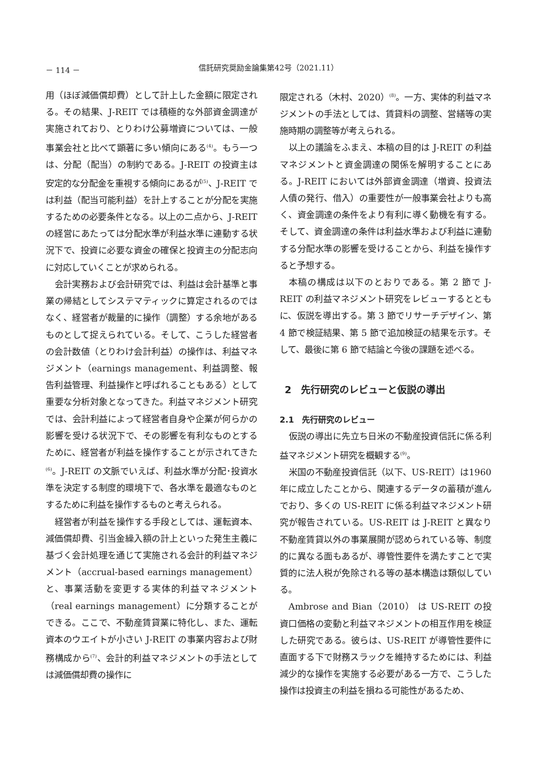－ 114 － 信託研究奨励金論集第42号（2021.11）
用（ほぼ減価償却費）として計上した金額に限定される。その結果、J-REIT では積極的な外部資金調達が実施されており、とりわけ公募増資については、一般事業会社と比べて顕著に多い傾向にある<sup>(4)</sup>。もう一つは、分配（配当）の制約である。J-REIT の投資主は安定的な分配金を重視する傾向にあるが<sup>(5)</sup>、J-REIT では利益（配当可能利益）を計上することが分配を実施するための必要条件となる。以上の二点から、J-REIT の経営にあたっては分配水準が利益水準に連動する状況下で、投資に必要な資金の確保と投資主の分配志向に対応していくことが求められる。
会計実務および会計研究では、利益は会計基準と事業の帰結としてシステマティックに算定されるのではなく、経営者が裁量的に操作（調整）する余地があるものとして捉えられている。そして、こうした経営者の会計数値（とりわけ会計利益）の操作は、利益マネジメント（earnings management、利益調整、報告利益管理、利益操作と呼ばれることもある）として重要な分析対象となってきた。利益マネジメント研究では、会計利益によって経営者自身や企業が何らかの影響を受ける状況下で、その影響を有利なものとするために、経営者が利益を操作することが示されてきた<sup>(6)</sup>。J-REIT の文脈でいえば、利益水準が分配･投資水準を決定する制度的環境下で、各水準を最適なものとするために利益を操作するものと考えられる。
経営者が利益を操作する手段としては、運転資本、減価償却費、引当金繰入額の計上といった発生主義に基づく会計処理を通じて実施される会計的利益マネジメント（accrual-based earnings management）と、事業活動を変更する実体的利益マネジメント（real earnings management）に分類することができる。ここで、不動産賃貸業に特化し、また、運転資本のウエイトが小さい J-REIT の事業内容および財務構成から<sup>(7)</sup>、会計的利益マネジメントの手法としては減価償却費の操作に
限定される（木村、2020）<sup>(8)</sup>。一方、実体的利益マネジメントの手法としては、賃貸料の調整、営繕等の実施時期の調整等が考えられる。
以上の議論をふまえ、本稿の目的は J-REIT の利益マネジメントと資金調達の関係を解明することにある。J-REIT においては外部資金調達（増資、投資法人債の発行、借入）の重要性が一般事業会社よりも高く、資金調達の条件をより有利に導く動機を有する。そして、資金調達の条件は利益水準および利益に連動する分配水準の影響を受けることから、利益を操作すると予想する。
本稿の構成は以下のとおりである。第 2 節で J-REIT の利益マネジメント研究をレビューするとともに、仮説を導出する。第 3 節でリサーチデザイン、第 4 節で検証結果、第 5 節で追加検証の結果を示す。そして、最後に第 6 節で結論と今後の課題を述べる。
2　先行研究のレビューと仮説の導出
2.1　先行研究のレビュー
仮説の導出に先立ち日米の不動産投資信託に係る利益マネジメント研究を概観する<sup>(9)</sup>。
米国の不動産投資信託（以下、US-REIT）は1960年に成立したことから、関連するデータの蓄積が進んでおり、多くの US-REIT に係る利益マネジメント研究が報告されている。US-REIT は J-REIT と異なり不動産賃貸以外の事業展開が認められている等、制度的に異なる面もあるが、導管性要件を満たすことで実質的に法人税が免除される等の基本構造は類似している。
Ambrose and Bian（2010） は US-REIT の投資口価格の変動と利益マネジメントの相互作用を検証した研究である。彼らは、US-REIT が導管性要件に直面する下で財務スラックを維持するためには、利益減少的な操作を実施する必要がある一方で、こうした操作は投資主の利益を損ねる可能性があるため、